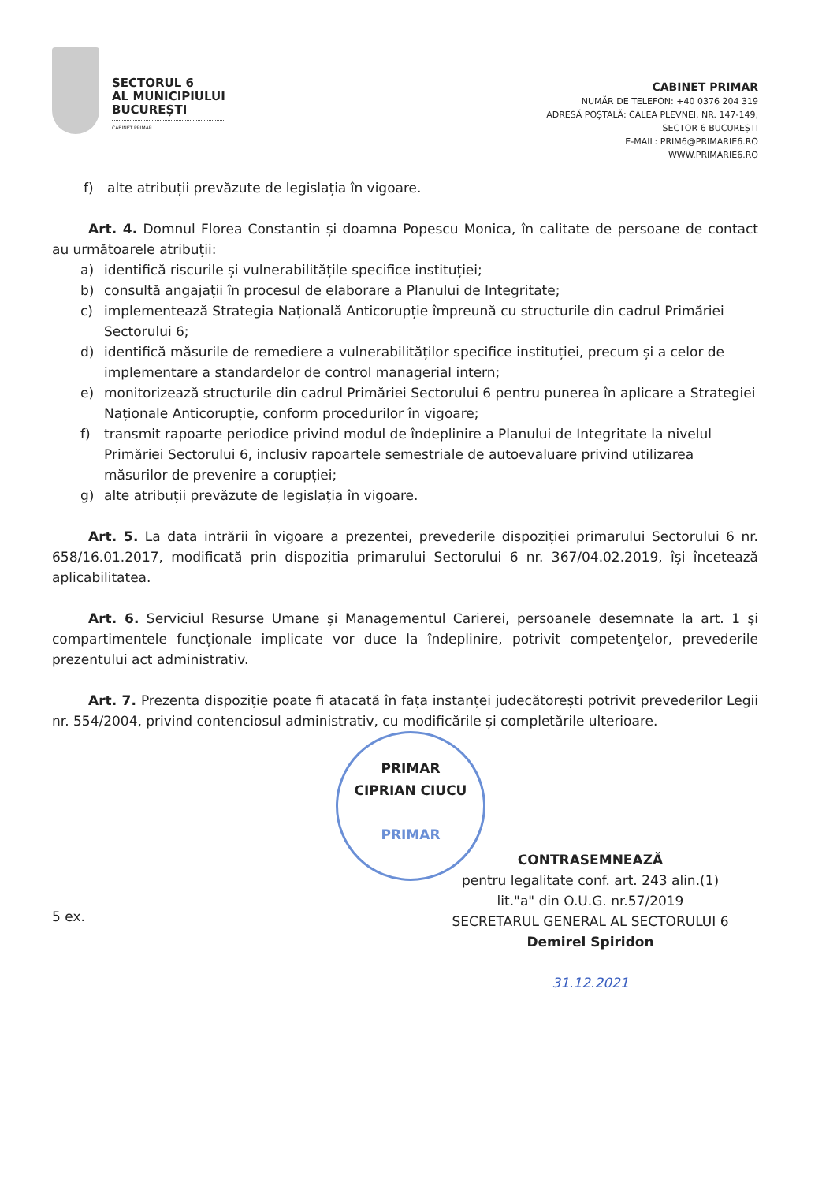SECTORUL 6
AL MUNICIPIULUI
BUCUREȘTI
CABINET PRIMAR
CABINET PRIMAR
NUMĂR DE TELEFON: +40 0376 204 319
ADRESĂ POȘTALĂ: CALEA PLEVNEI, NR. 147-149,
SECTOR 6 BUCUREȘTI
E-MAIL: PRIM6@PRIMARIE6.RO
WWW.PRIMARIE6.RO
f) alte atribuții prevăzute de legislația în vigoare.
Art. 4. Domnul Florea Constantin și doamna Popescu Monica, în calitate de persoane de contact au următoarele atribuții:
a) identifică riscurile și vulnerabilitățile specifice instituției;
b) consultă angajații în procesul de elaborare a Planului de Integritate;
c) implementează Strategia Națională Anticorupție împreună cu structurile din cadrul Primăriei Sectorului 6;
d) identifică măsurile de remediere a vulnerabilităților specifice instituției, precum și a celor de implementare a standardelor de control managerial intern;
e) monitorizează structurile din cadrul Primăriei Sectorului 6 pentru punerea în aplicare a Strategiei Naționale Anticorupție, conform procedurilor în vigoare;
f) transmit rapoarte periodice privind modul de îndeplinire a Planului de Integritate la nivelul Primăriei Sectorului 6, inclusiv rapoartele semestriale de autoevaluare privind utilizarea măsurilor de prevenire a corupției;
g) alte atribuții prevăzute de legislația în vigoare.
Art. 5. La data intrării în vigoare a prezentei, prevederile dispoziției primarului Sectorului 6 nr. 658/16.01.2017, modificată prin dispozitia primarului Sectorului 6 nr. 367/04.02.2019, își încetează aplicabilitatea.
Art. 6. Serviciul Resurse Umane și Managementul Carierei, persoanele desemnate la art. 1 şi compartimentele funcționale implicate vor duce la îndeplinire, potrivit competenţelor, prevederile prezentului act administrativ.
Art. 7. Prezenta dispoziție poate fi atacată în fața instanței judecătorești potrivit prevederilor Legii nr. 554/2004, privind contenciosul administrativ, cu modificările și completările ulterioare.
PRIMAR
CIPRIAN CIUCU
PRIMAR
CONTRASEMNEAZĂ
pentru legalitate conf. art. 243 alin.(1)
lit."a" din O.U.G. nr.57/2019
SECRETARUL GENERAL AL SECTORULUI 6
Demirel Spiridon
31.12.2021
5 ex.